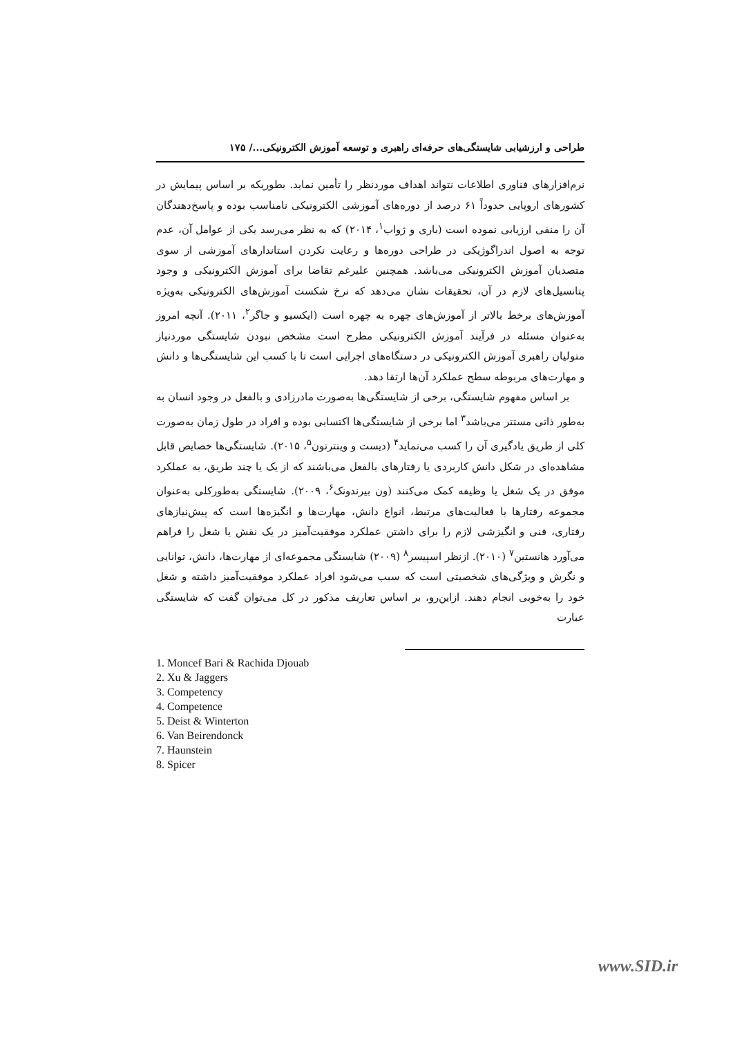طراحی و ارزشیابی شایستگی‌های حرفه‌ای راهبری و توسعه آموزش الکترونیکی.../ ۱۷۵
نرم‌افزارهای فناوری اطلاعات نتواند اهداف موردنظر را تأمین نماید. بطوریکه بر اساس پیمایش در کشورهای اروپایی حدوداً ۶۱ درصد از دوره‌های آموزشی الکترونیکی نامناسب بوده و پاسخ‌دهندگان آن را منفی ارزیابی نموده است (باری و ژواب<sup>۱</sup>، ۲۰۱۴) که به نظر می‌رسد یکی از عوامل آن، عدم توجه به اصول اندراگوژیکی در طراحی دوره‌ها و رعایت نکردن استاندارهای آموزشی از سوی متصدیان آموزش الکترونیکی می‌باشد. همچنین علیرغم تقاضا برای آموزش الکترونیکی و وجود پتانسیل‌های لازم در آن، تحقیقات نشان می‌دهد که نرخ شکست آموزش‌های الکترونیکی به‌ویژه آموزش‌های برخط بالاتر از آموزش‌های چهره به چهره است (ایکسیو و جاگر<sup>۲</sup>، ۲۰۱۱). آنچه امروز به‌عنوان مسئله در فرآیند آموزش الکترونیکی مطرح است مشخص نبودن شایستگی موردنیاز متولیان راهبری آموزش الکترونیکی در دستگاه‌های اجرایی است تا با کسب این شایستگی‌ها و دانش و مهارت‌های مربوطه سطح عملکرد آن‌ها ارتقا دهد.
بر اساس مفهوم شایستگی، برخی از شایستگی‌ها به‌صورت مادرزادی و بالفعل در وجود انسان به به‌طور ذاتی مستتر می‌باشد<sup>۳</sup> اما برخی از شایستگی‌ها اکتسابی بوده و افراد در طول زمان به‌صورت کلی از طریق یادگیری آن را کسب می‌نماید<sup>۴</sup> (دیست و وینترتون<sup>۵</sup>، ۲۰۱۵). شایستگی‌ها خصایص قابل مشاهده‌ای در شکل دانش کاربردی یا رفتارهای بالفعل می‌باشند که از یک یا چند طریق، به عملکرد موفق در یک شغل یا وظیفه کمک می‌کنند (ون بیرندونک<sup>۶</sup>، ۲۰۰۹). شایستگی به‌طورکلی به‌عنوان مجموعه رفتارها یا فعالیت‌های مرتبط، انواع دانش، مهارت‌ها و انگیزه‌ها است که پیش‌نیازهای رفتاری، فنی و انگیزشی لازم را برای داشتن عملکرد موفقیت‌آمیز در یک نقش یا شغل را فراهم می‌آورد هانستین<sup>۷</sup> (۲۰۱۰). ازنظر اسپیسر<sup>۸</sup> (۲۰۰۹) شایستگی مجموعه‌ای از مهارت‌ها، دانش، توانایی و نگرش و ویژگی‌های شخصیتی است که سبب می‌شود افراد عملکرد موفقیت‌آمیز داشته و شغل خود را به‌خوبی انجام دهند. ازاین‌رو، بر اساس تعاریف مذکور در کل می‌توان گفت که شایستگی عبارت
1. Moncef Bari & Rachida Djouab
2. Xu & Jaggers
3. Competency
4. Competence
5. Deist & Winterton
6. Van Beirendonck
7. Haunstein
8. Spicer
www.SID.ir